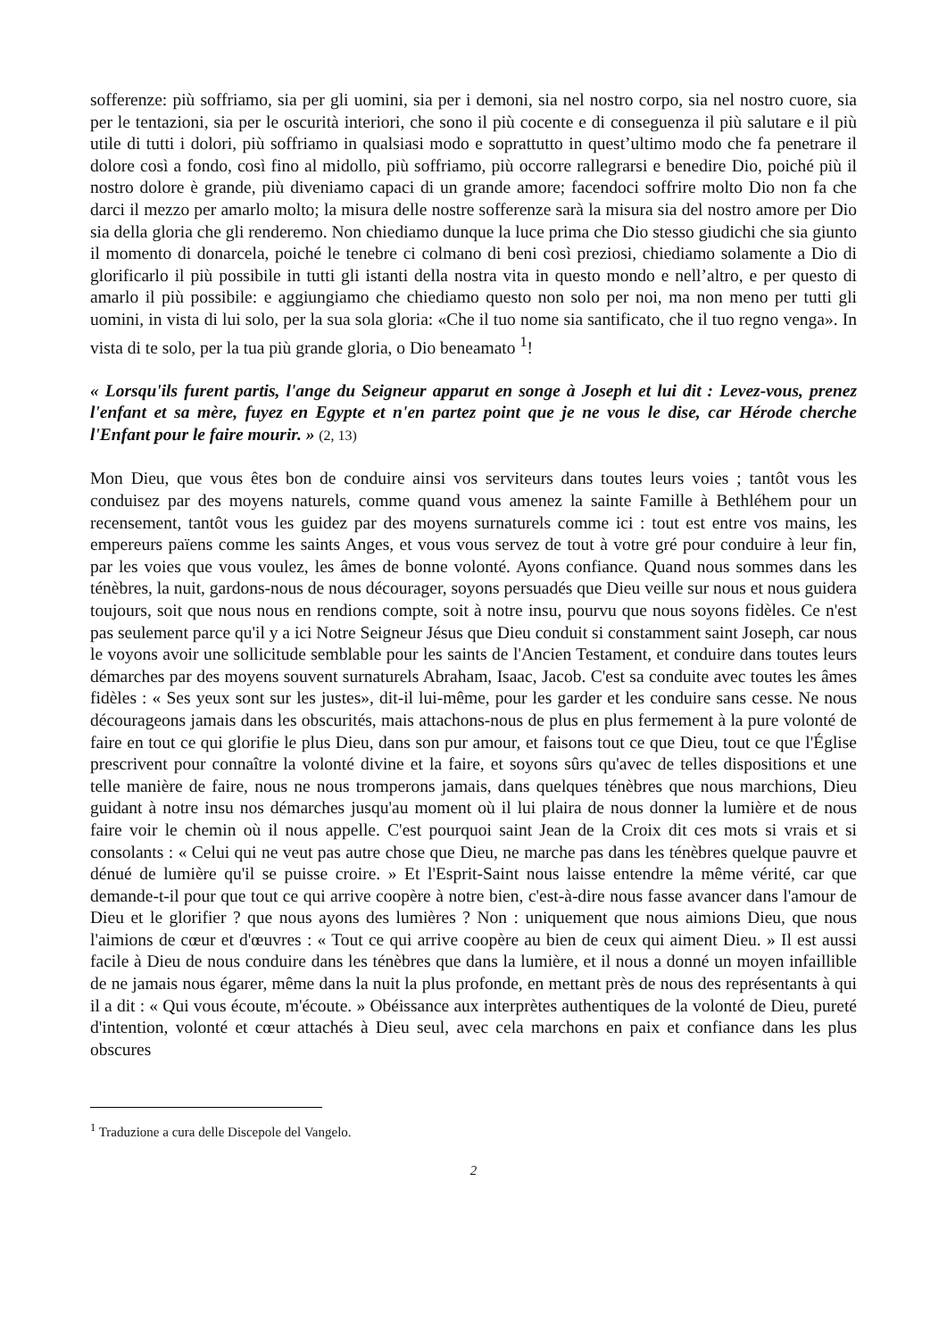sofferenze: più soffriamo, sia per gli uomini, sia per i demoni, sia nel nostro corpo, sia nel nostro cuore, sia per le tentazioni, sia per le oscurità interiori, che sono il più cocente e di conseguenza il più salutare e il più utile di tutti i dolori, più soffriamo in qualsiasi modo e soprattutto in quest’ultimo modo che fa penetrare il dolore così a fondo, così fino al midollo, più soffriamo, più occorre rallegrarsi e benedire Dio, poiché più il nostro dolore è grande, più diveniamo capaci di un grande amore; facendoci soffrire molto Dio non fa che darci il mezzo per amarlo molto; la misura delle nostre sofferenze sarà la misura sia del nostro amore per Dio sia della gloria che gli renderemo. Non chiediamo dunque la luce prima che Dio stesso giudichi che sia giunto il momento di donarcela, poiché le tenebre ci colmano di beni così preziosi, chiediamo solamente a Dio di glorificarlo il più possibile in tutti gli istanti della nostra vita in questo mondo e nell’altro, e per questo di amarlo il più possibile: e aggiungiamo che chiediamo questo non solo per noi, ma non meno per tutti gli uomini, in vista di lui solo, per la sua sola gloria: «Che il tuo nome sia santificato, che il tuo regno venga». In vista di te solo, per la tua più grande gloria, o Dio beneamato <sup>1</sup>!
« Lorsqu'ils furent partis, l'ange du Seigneur apparut en songe à Joseph et lui dit : Levez-vous, prenez l'enfant et sa mère, fuyez en Egypte et n'en partez point que je ne vous le dise, car Hérode cherche l'Enfant pour le faire mourir. » (2, 13)
Mon Dieu, que vous êtes bon de conduire ainsi vos serviteurs dans toutes leurs voies ; tantôt vous les conduisez par des moyens naturels, comme quand vous amenez la sainte Famille à Bethléhem pour un recensement, tantôt vous les guidez par des moyens surnaturels comme ici : tout est entre vos mains, les empereurs païens comme les saints Anges, et vous vous servez de tout à votre gré pour conduire à leur fin, par les voies que vous voulez, les âmes de bonne volonté. Ayons confiance. Quand nous sommes dans les ténèbres, la nuit, gardons-nous de nous décourager, soyons persuadés que Dieu veille sur nous et nous guidera toujours, soit que nous nous en rendions compte, soit à notre insu, pourvu que nous soyons fidèles. Ce n'est pas seulement parce qu'il y a ici Notre Seigneur Jésus que Dieu conduit si constamment saint Joseph, car nous le voyons avoir une sollicitude semblable pour les saints de l'Ancien Testament, et conduire dans toutes leurs démarches par des moyens souvent surnaturels Abraham, Isaac, Jacob. C'est sa conduite avec toutes les âmes fidèles : « Ses yeux sont sur les justes», dit-il lui-même, pour les garder et les conduire sans cesse. Ne nous décourageons jamais dans les obscurités, mais attachons-nous de plus en plus fermement à la pure volonté de faire en tout ce qui glorifie le plus Dieu, dans son pur amour, et faisons tout ce que Dieu, tout ce que l'Église prescrivent pour connaître la volonté divine et la faire, et soyons sûrs qu'avec de telles dispositions et une telle manière de faire, nous ne nous tromperons jamais, dans quelques ténèbres que nous marchions, Dieu guidant à notre insu nos démarches jusqu'au moment où il lui plaira de nous donner la lumière et de nous faire voir le chemin où il nous appelle. C'est pourquoi saint Jean de la Croix dit ces mots si vrais et si consolants : « Celui qui ne veut pas autre chose que Dieu, ne marche pas dans les ténèbres quelque pauvre et dénué de lumière qu'il se puisse croire. » Et l'Esprit-Saint nous laisse entendre la même vérité, car que demande-t-il pour que tout ce qui arrive coopère à notre bien, c'est-à-dire nous fasse avancer dans l'amour de Dieu et le glorifier ? que nous ayons des lumières ? Non : uniquement que nous aimions Dieu, que nous l'aimions de cœur et d'œuvres : « Tout ce qui arrive coopère au bien de ceux qui aiment Dieu. » Il est aussi facile à Dieu de nous conduire dans les ténèbres que dans la lumière, et il nous a donné un moyen infaillible de ne jamais nous égarer, même dans la nuit la plus profonde, en mettant près de nous des représentants à qui il a dit : « Qui vous écoute, m'écoute. » Obéissance aux interprètes authentiques de la volonté de Dieu, pureté d'intention, volonté et cœur attachés à Dieu seul, avec cela marchons en paix et confiance dans les plus obscures
<sup>1</sup> Traduzione a cura delle Discepole del Vangelo.
2